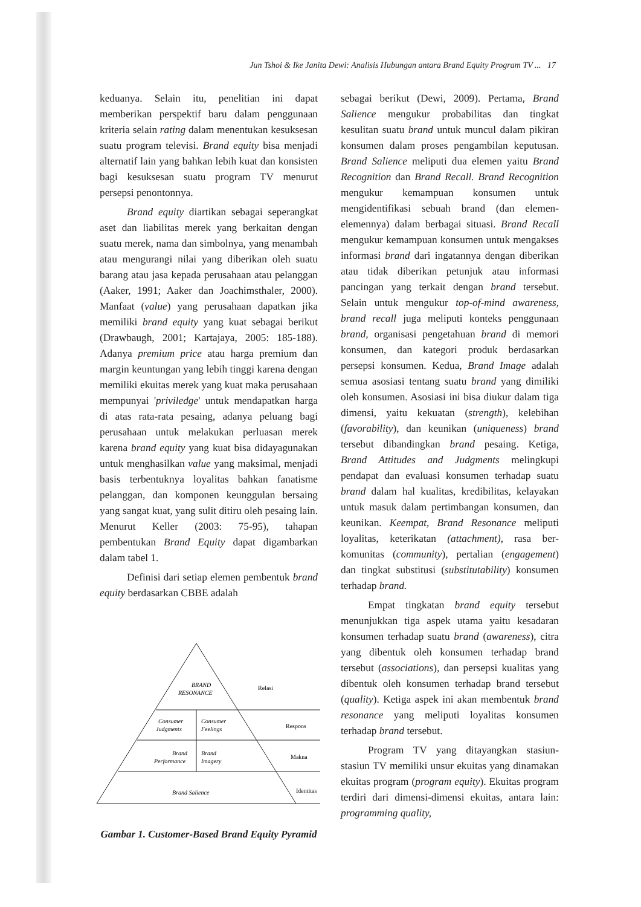Jun Tshoi & Ike Janita Dewi: Analisis Hubungan antara Brand Equity Program TV ... 17
keduanya. Selain itu, penelitian ini dapat memberikan perspektif baru dalam penggunaan kriteria selain rating dalam menentukan kesuksesan suatu program televisi. Brand equity bisa menjadi alternatif lain yang bahkan lebih kuat dan konsisten bagi kesuksesan suatu program TV menurut persepsi penontonnya.
Brand equity diartikan sebagai seperangkat aset dan liabilitas merek yang berkaitan dengan suatu merek, nama dan simbolnya, yang menambah atau mengurangi nilai yang diberikan oleh suatu barang atau jasa kepada perusahaan atau pelanggan (Aaker, 1991; Aaker dan Joachimsthaler, 2000). Manfaat (value) yang perusahaan dapatkan jika memiliki brand equity yang kuat sebagai berikut (Drawbaugh, 2001; Kartajaya, 2005: 185-188). Adanya premium price atau harga premium dan margin keuntungan yang lebih tinggi karena dengan memiliki ekuitas merek yang kuat maka perusahaan mempunyai 'priviledge' untuk mendapatkan harga di atas rata-rata pesaing, adanya peluang bagi perusahaan untuk melakukan perluasan merek karena brand equity yang kuat bisa didayagunakan untuk menghasilkan value yang maksimal, menjadi basis terbentuknya loyalitas bahkan fanatisme pelanggan, dan komponen keunggulan bersaing yang sangat kuat, yang sulit ditiru oleh pesaing lain. Menurut Keller (2003: 75-95), tahapan pembentukan Brand Equity dapat digambarkan dalam tabel 1.
Definisi dari setiap elemen pembentuk brand equity berdasarkan CBBE adalah
BRAND
RESONANCE
Consumer
Judgments
Consumer
Feelings
Brand
Performance
Brand
Imagery
Brand Salience
Relasi
Respons
Makna
Identitas
Gambar 1. Customer-Based Brand Equity Pyramid
sebagai berikut (Dewi, 2009). Pertama, Brand Salience mengukur probabilitas dan tingkat kesulitan suatu brand untuk muncul dalam pikiran konsumen dalam proses pengambilan keputusan. Brand Salience meliputi dua elemen yaitu Brand Recognition dan Brand Recall. Brand Recognition mengukur kemampuan konsumen untuk mengidentifikasi sebuah brand (dan elemen-elemennya) dalam berbagai situasi. Brand Recall mengukur kemampuan konsumen untuk mengakses informasi brand dari ingatannya dengan diberikan atau tidak diberikan petunjuk atau informasi pancingan yang terkait dengan brand tersebut. Selain untuk mengukur top-of-mind awareness, brand recall juga meliputi konteks penggunaan brand, organisasi pengetahuan brand di memori konsumen, dan kategori produk berdasarkan persepsi konsumen. Kedua, Brand Image adalah semua asosiasi tentang suatu brand yang dimiliki oleh konsumen. Asosiasi ini bisa diukur dalam tiga dimensi, yaitu kekuatan (strength), kelebihan (favorability), dan keunikan (uniqueness) brand tersebut dibandingkan brand pesaing. Ketiga, Brand Attitudes and Judgments melingkupi pendapat dan evaluasi konsumen terhadap suatu brand dalam hal kualitas, kredibilitas, kelayakan untuk masuk dalam pertimbangan konsumen, dan keunikan. Keempat, Brand Resonance meliputi loyalitas, keterikatan (attachment), rasa ber-komunitas (community), pertalian (engagement) dan tingkat substitusi (substitutability) konsumen terhadap brand.
Empat tingkatan brand equity tersebut menunjukkan tiga aspek utama yaitu kesadaran konsumen terhadap suatu brand (awareness), citra yang dibentuk oleh konsumen terhadap brand tersebut (associations), dan persepsi kualitas yang dibentuk oleh konsumen terhadap brand tersebut (quality). Ketiga aspek ini akan membentuk brand resonance yang meliputi loyalitas konsumen terhadap brand tersebut.
Program TV yang ditayangkan stasiun-stasiun TV memiliki unsur ekuitas yang dinamakan ekuitas program (program equity). Ekuitas program terdiri dari dimensi-dimensi ekuitas, antara lain: programming quality,